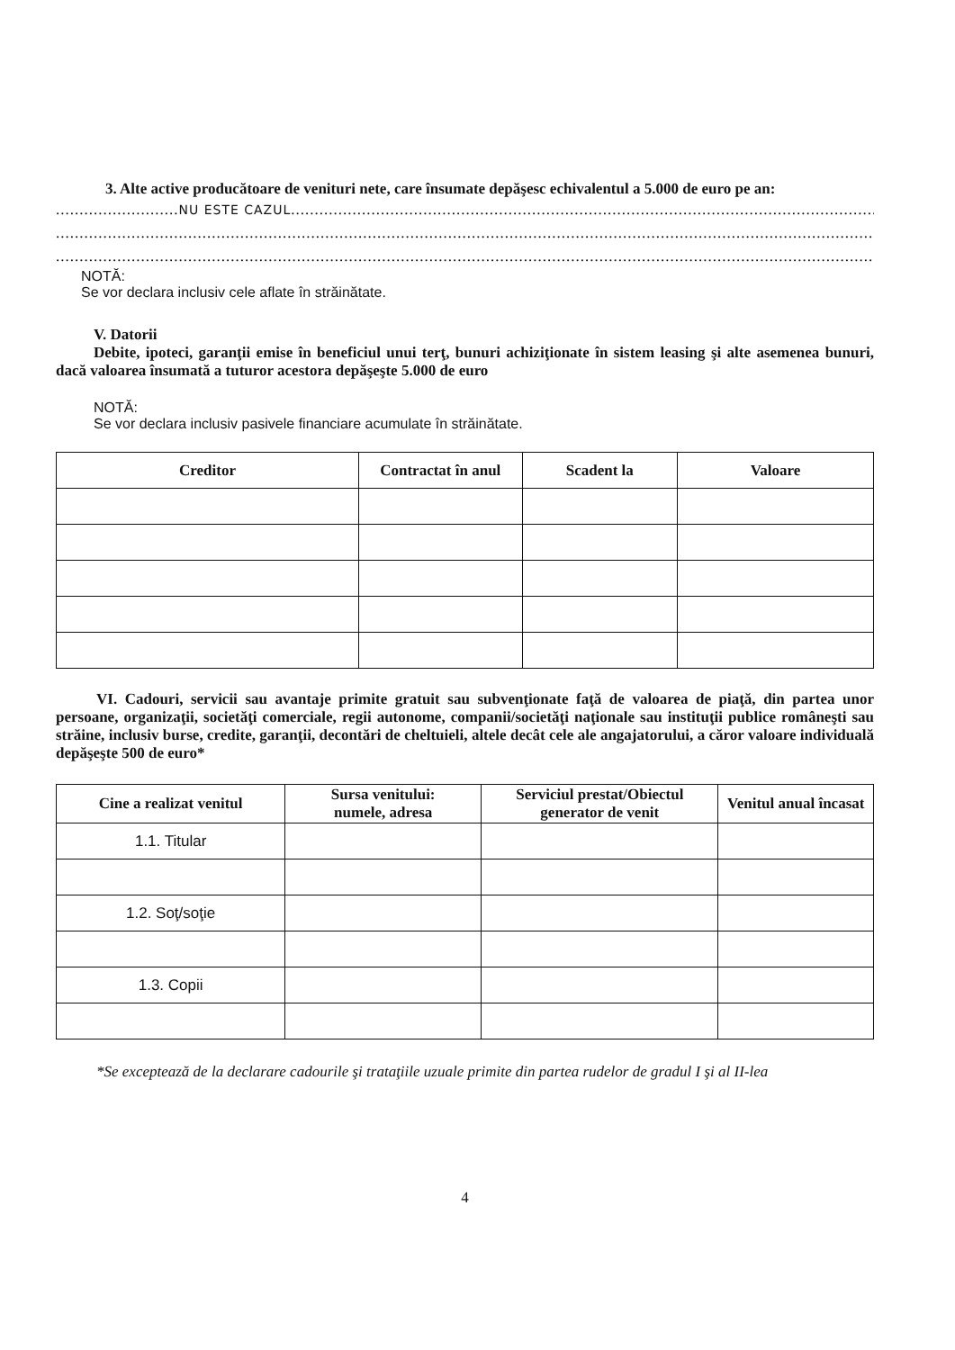3. Alte active producătoare de venituri nete, care însumate depăşesc echivalentul a 5.000 de euro pe an:
..........................NU ESTE CAZUL.........................................................................................................................................
.........................................................................................................................................................................................
.........................................................................................................................................................................................
NOTĂ:
Se vor declara inclusiv cele aflate în străinătate.
V. Datorii
Debite, ipoteci, garanţii emise în beneficiul unui terţ, bunuri achiziţionate în sistem leasing şi alte asemenea bunuri, dacă valoarea însumată a tuturor acestora depăşeşte 5.000 de euro
NOTĂ:
Se vor declara inclusiv pasivele financiare acumulate în străinătate.
| Creditor | Contractat în anul | Scadent la | Valoare |
| --- | --- | --- | --- |
VI. Cadouri, servicii sau avantaje primite gratuit sau subvenţionate faţă de valoarea de piaţă, din partea unor persoane, organizaţii, societăţi comerciale, regii autonome, companii/societăţi naţionale sau instituţii publice româneşti sau străine, inclusiv burse, credite, garanţii, decontări de cheltuieli, altele decât cele ale angajatorului, a căror valoare individuală depăşeşte 500 de euro*
| Cine a realizat venitul | Sursa venitului: numele, adresa | Serviciul prestat/Obiectul generator de venit | Venitul anual încasat |
| --- | --- | --- | --- |
| 1.1. Titular | | | |
| 1.2. Soţ/soţie | | | |
| 1.3. Copii | | | |
*Se exceptează de la declarare cadourile şi trataţiile uzuale primite din partea rudelor de gradul I şi al II-lea
4